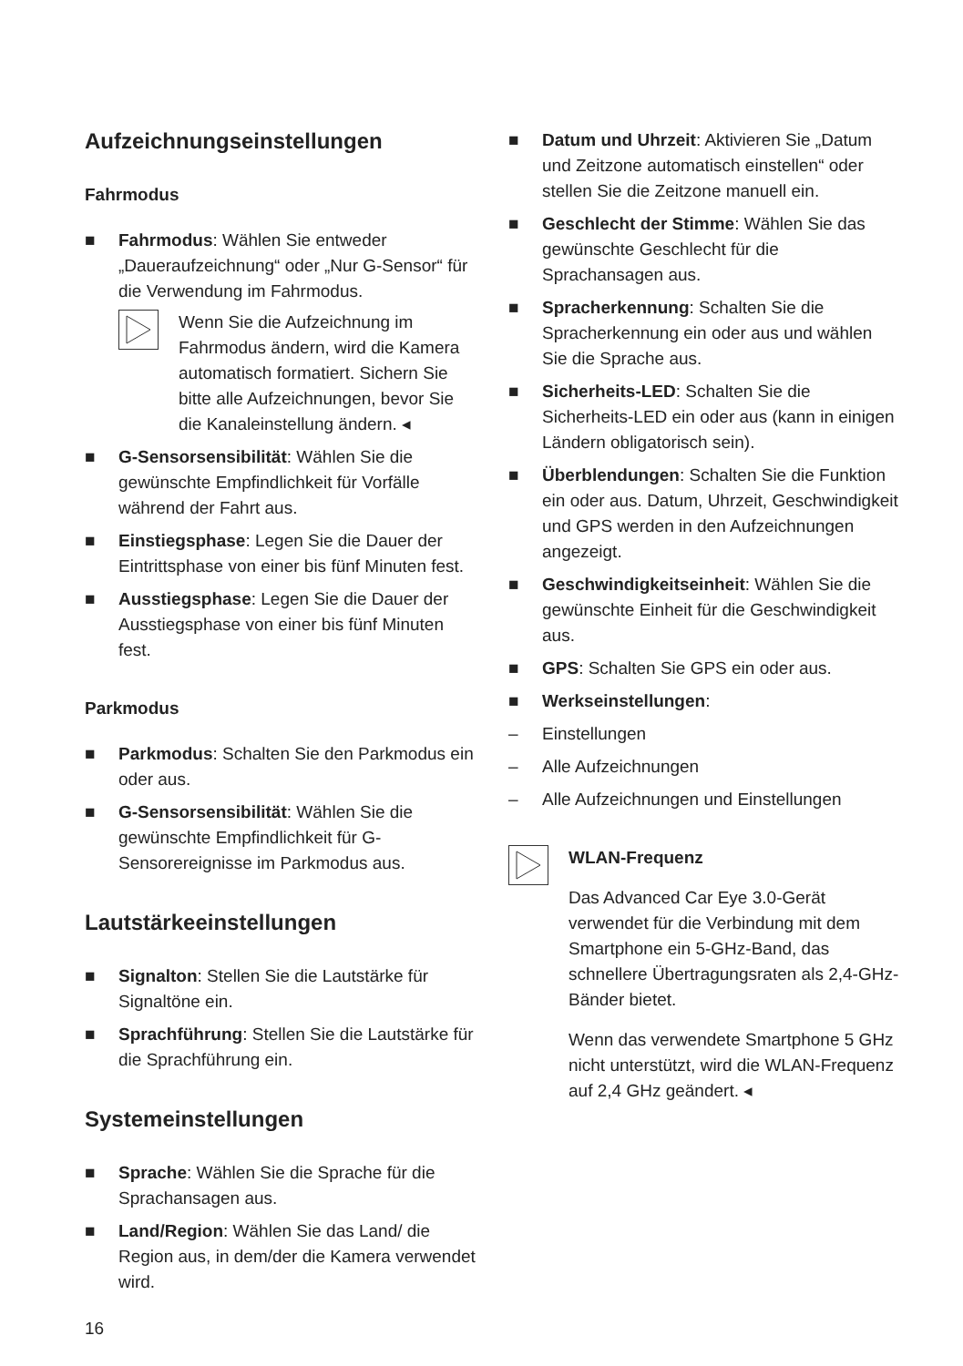Aufzeichnungseinstellungen
Fahrmodus
■ Fahrmodus: Wählen Sie entweder „Daueraufzeichnung“ oder „Nur G-Sensor“ für die Verwendung im Fahrmodus.
Wenn Sie die Aufzeichnung im Fahrmodus ändern, wird die Kamera automatisch formatiert. Sichern Sie bitte alle Aufzeichnungen, bevor Sie die Kanaleinstellung ändern. ◂
■ G-Sensorsensibilität: Wählen Sie die gewünschte Empfindlichkeit für Vorfälle während der Fahrt aus.
■ Einstiegsphase: Legen Sie die Dauer der Eintrittsphase von einer bis fünf Minuten fest.
■ Ausstiegsphase: Legen Sie die Dauer der Ausstiegsphase von einer bis fünf Minuten fest.
Parkmodus
■ Parkmodus: Schalten Sie den Parkmodus ein oder aus.
■ G-Sensorsensibilität: Wählen Sie die gewünschte Empfindlichkeit für G-Sensorereignisse im Parkmodus aus.
Lautstärkeeinstellungen
■ Signalton: Stellen Sie die Lautstärke für Signaltöne ein.
■ Sprachführung: Stellen Sie die Lautstärke für die Sprachführung ein.
Systemeinstellungen
■ Sprache: Wählen Sie die Sprache für die Sprachansagen aus.
■ Land/Region: Wählen Sie das Land/ die Region aus, in dem/der die Kamera verwendet wird.
■ Datum und Uhrzeit: Aktivieren Sie „Datum und Zeitzone automatisch einstellen“ oder stellen Sie die Zeitzone manuell ein.
■ Geschlecht der Stimme: Wählen Sie das gewünschte Geschlecht für die Sprachansagen aus.
■ Spracherkennung: Schalten Sie die Spracherkennung ein oder aus und wählen Sie die Sprache aus.
■ Sicherheits-LED: Schalten Sie die Sicherheits-LED ein oder aus (kann in einigen Ländern obligatorisch sein).
■ Überblendungen: Schalten Sie die Funktion ein oder aus. Datum, Uhrzeit, Geschwindigkeit und GPS werden in den Aufzeichnungen angezeigt.
■ Geschwindigkeitseinheit: Wählen Sie die gewünschte Einheit für die Geschwindigkeit aus.
■ GPS: Schalten Sie GPS ein oder aus.
■ Werkseinstellungen:
– Einstellungen
– Alle Aufzeichnungen
– Alle Aufzeichnungen und Einstellungen
WLAN-Frequenz
Das Advanced Car Eye 3.0-Gerät verwendet für die Verbindung mit dem Smartphone ein 5-GHz-Band, das schnellere Übertragungsraten als 2,4-GHz-Bänder bietet.
Wenn das verwendete Smartphone 5 GHz nicht unterstützt, wird die WLAN-Frequenz auf 2,4 GHz geändert. ◂
16